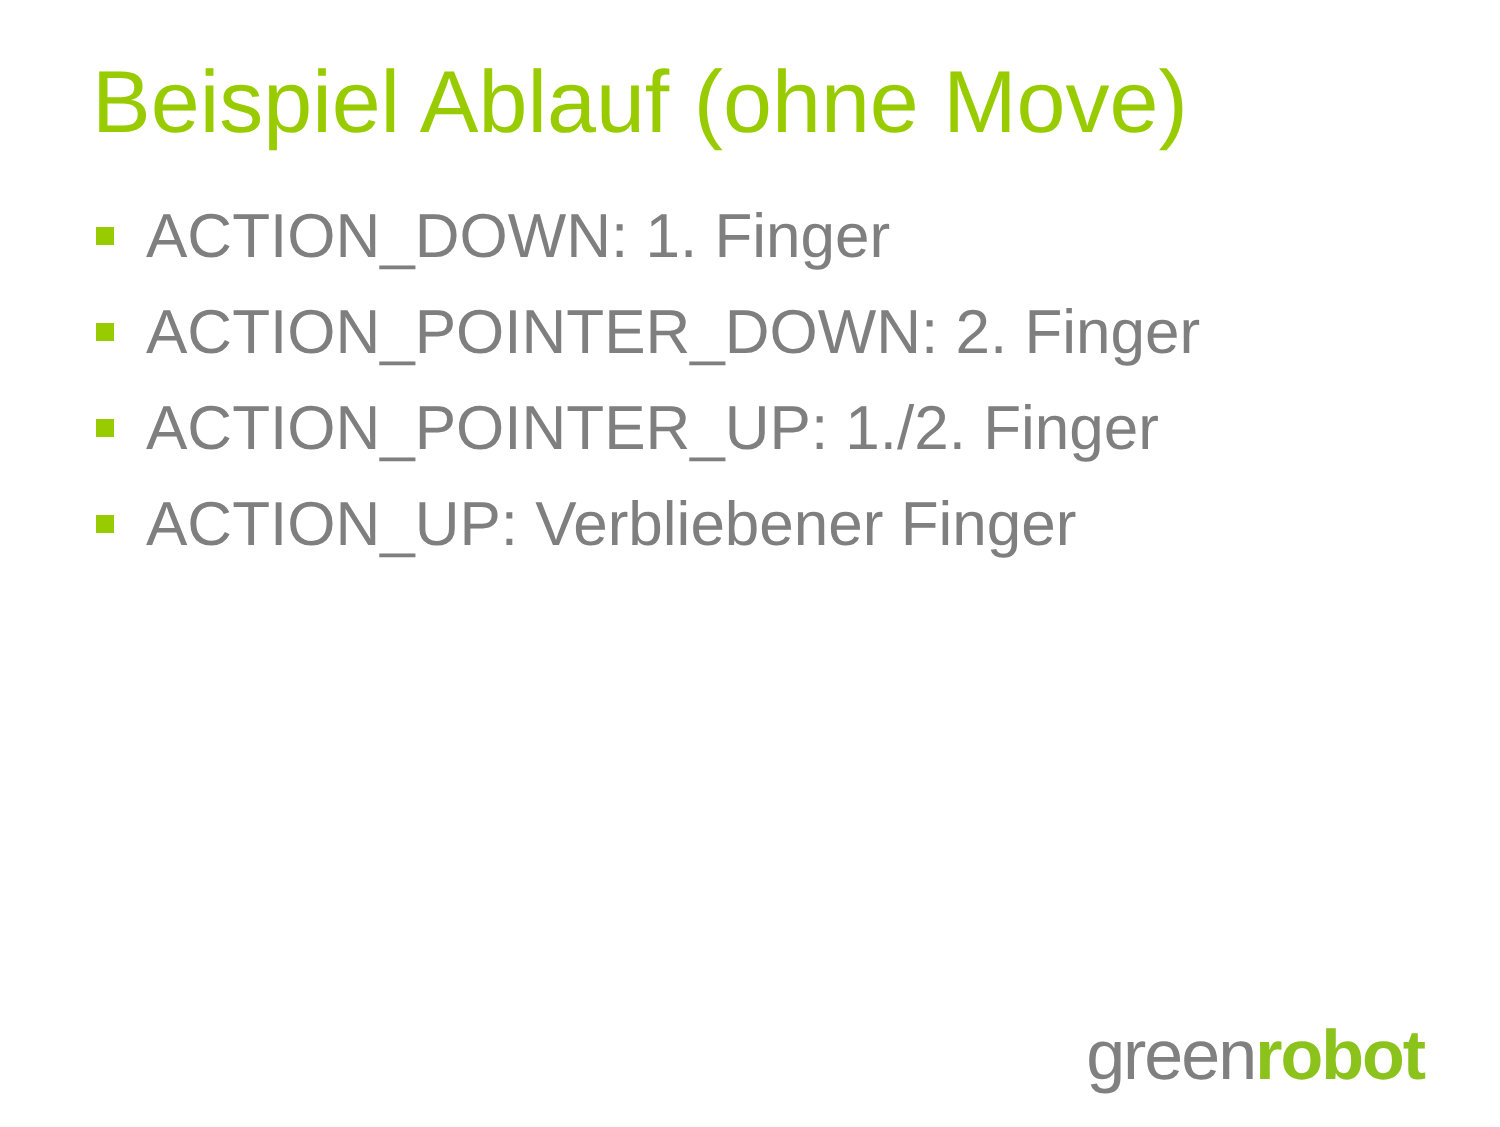Beispiel Ablauf (ohne Move)
ACTION_DOWN: 1. Finger
ACTION_POINTER_DOWN: 2. Finger
ACTION_POINTER_UP: 1./2. Finger
ACTION_UP: Verbliebener Finger
greenrobot